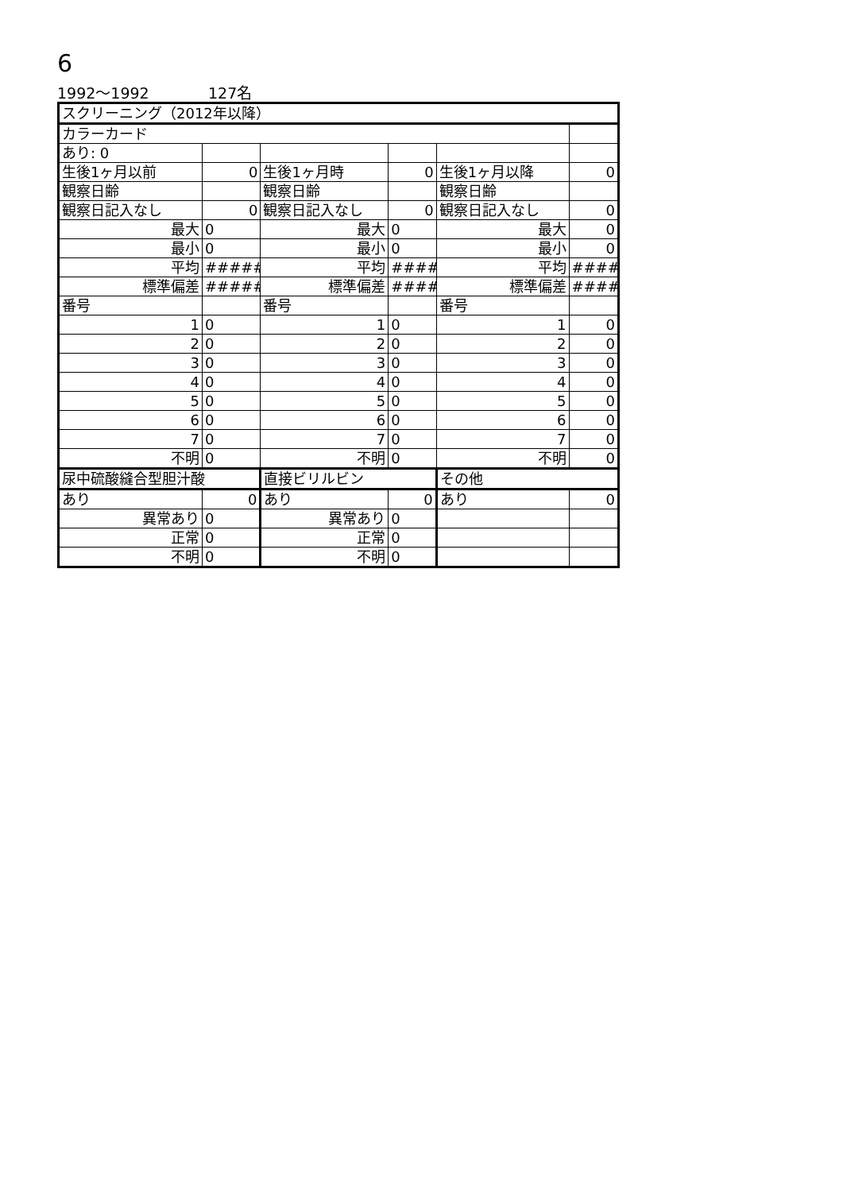6
1992～1992 127名
| スクリーニング（2012年以降） | | | | | |
| カラーカード | | | | | |
| あり: 0 | | | | | |
| 生後1ヶ月以前 | 0 | 生後1ヶ月時 | 0 | 生後1ヶ月以降 | 0 |
| 観察日齢 | | 観察日齢 | | 観察日齢 | |
| 観察日記入なし | 0 | 観察日記入なし | 0 | 観察日記入なし | 0 |
| 最大 | 0 | 最大 | 0 | 最大 | 0 |
| 最小 | 0 | 最小 | 0 | 最小 | 0 |
| 平均 | ##### | 平均 | #### | 平均 | #### |
| 標準偏差 | ##### | 標準偏差 | #### | 標準偏差 | #### |
| 番号 | | 番号 | | 番号 | |
| 1 | 0 | 1 | 0 | 1 | 0 |
| 2 | 0 | 2 | 0 | 2 | 0 |
| 3 | 0 | 3 | 0 | 3 | 0 |
| 4 | 0 | 4 | 0 | 4 | 0 |
| 5 | 0 | 5 | 0 | 5 | 0 |
| 6 | 0 | 6 | 0 | 6 | 0 |
| 7 | 0 | 7 | 0 | 7 | 0 |
| 不明 | 0 | 不明 | 0 | 不明 | 0 |
| 尿中硫酸縫合型胆汁酸 | | 直接ビリルビン | | その他 | |
| あり | 0 | あり | 0 | あり | 0 |
| 異常あり | 0 | 異常あり | 0 | | |
| 正常 | 0 | 正常 | 0 | | |
| 不明 | 0 | 不明 | 0 | | |